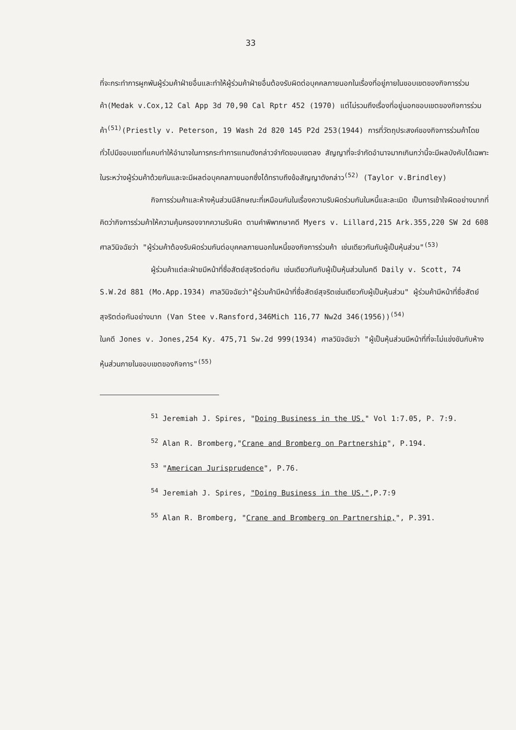33
ที่จะกระทำการผูกพันผู้ร่วมค้าฝ่ายอื่นและทำให้ผู้ร่วมค้าฝ่ายอื่นต้องรับผิดต่อบุคคลภายนอกในเรื่องที่อยู่ภายในขอบเขตของกิจการร่วมค้า(Medak v.Cox,12 Cal App 3d 70,90 Cal Rptr 452 (1970) แต่ไม่รวมถึงเรื่องที่อยู่นอกขอบเขตของกิจการร่วมค้า<sup>(51)</sup>(Priestly v. Peterson, 19 Wash 2d 820 145 P2d 253(1944) การที่วัตถุประสงค์ของกิจการร่วมค้าโดยทั่วไปมีขอบเขตที่แคบทำให้อำนาจในการกระทำการแทนดังกล่าวจำกัดขอบเขตลง สัญญาที่จะจำกัดอำนาจมากเกินกว่านี้จะมีผลบังคับได้เฉพาะในระหว่างผู้ร่วมค้าด้วยกันและจะมีผลต่อบุคคลภายนอกซึ่งได้ทราบถึงข้อสัญญาดังกล่าว<sup>(52)</sup> (Taylor v.Brindley)
กิจการร่วมค้าและห้างหุ้นส่วนมีลักษณะที่เหมือนกันในเรื่องความรับผิดร่วมกันในหนี้และละเมิด เป็นการเข้าใจผิดอย่างมากที่คิดว่ากิจการร่วมค้าให้ความคุ้มครองจากความรับผิด ตามคำพิพากษาคดี Myers v. Lillard,215 Ark.355,220 SW 2d 608 ศาลวินิจฉัยว่า "ผู้ร่วมค้าต้องรับผิดร่วมกันต่อบุคคลภายนอกในหนี้ของกิจการร่วมค้า เช่นเดียวกันกับผู้เป็นหุ้นส่วน"<sup>(53)</sup>
ผู้ร่วมค้าแต่ละฝ่ายมีหน้าที่ซื่อสัตย์สุจริตต่อกัน เช่นเดียวกันกับผู้เป็นหุ้นส่วนในคดี Daily v. Scott, 74 S.W.2d 881 (Mo.App.1934) ศาลวินิจฉัยว่า"ผู้ร่วมค้ามีหน้าที่ซื่อสัตย์สุจริตเช่นเดียวกับผู้เป็นหุ้นส่วน" ผู้ร่วมค้ามีหน้าที่ซื่อสัตย์สุจริตต่อกันอย่างมาก (Van Stee v.Ransford,346Mich 116,77 Nw2d 346(1956))<sup>(54)</sup>
ในคดี Jones v. Jones,254 Ky. 475,71 Sw.2d 999(1934) ศาลวินิจฉัยว่า "ผู้เป็นหุ้นส่วนมีหน้าที่ที่จะไม่แข่งขันกับห้างหุ้นส่วนภายในขอบเขตของกิจการ"<sup>(55)</sup>
<sup>51</sup> Jeremiah J. Spires, "Doing Business in the US." Vol 1:7.05, P. 7:9.
<sup>52</sup> Alan R. Bromberg,"Crane and Bromberg on Partnership", P.194.
<sup>53</sup> "American Jurisprudence", P.76.
<sup>54</sup> Jeremiah J. Spires, "Doing Business in the US.",P.7:9
<sup>55</sup> Alan R. Bromberg, "Crane and Bromberg on Partnership,", P.391.